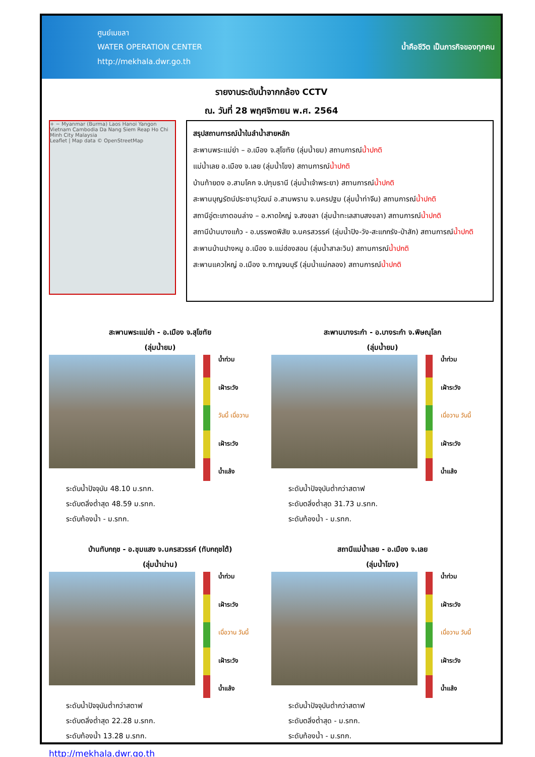ศูนย์เมขลา
WATER OPERATION CENTER
http://mekhala.dwr.go.th
น้ำคือชีวิต เป็นภารกิจของทุกคน
รายงานระดับน้ำจากกล้อง CCTV
ณ. วันที่ 28 พฤศจิกายน พ.ศ. 2564
+ − Myanmar (Burma) Laos Hanoi Yangon Vietnam Cambodia Da Nang Siem Reap Ho Chi Minh City Malaysia
Leaflet | Map data © OpenStreetMap
สรุปสถานการณ์น้ำในลำน้ำสายหลัก
สะพานพระแม่ย่า – อ.เมือง จ.สุโขทัย (ลุ่มน้ำยม) สถานการณ์น้ำปกติ
แม่น้ำเลย อ.เมือง จ.เลย (ลุ่มน้ำโขง) สถานการณ์น้ำปกติ
บ้านท้ายดง อ.สามโคก จ.ปทุมธานี (ลุ่มน้ำเจ้าพระยา) สถานการณ์น้ำปกติ
สะพานบุญรัตน์ประชานุวัฒน์ อ.สามพราน จ.นครปฐม (ลุ่มน้ำท่าจีน) สถานการณ์น้ำปกติ
สถานีอู่ตะเภาตอนล่าง – อ.หาดใหญ่ จ.สงขลา (ลุ่มน้ำทะเลสาบสงขลา) สถานการณ์น้ำปกติ
สถานีบ้านบางแก้ว - อ.บรรพตพิสัย จ.นครสวรรค์ (ลุ่มน้ำปิง-วัง-สะแกกรัง-ป่าสัก) สถานการณ์น้ำปกติ
สะพานบ้านปางหมู อ.เมือง จ.แม่ฮ่องสอน (ลุ่มน้ำสาละวิน) สถานการณ์น้ำปกติ
สะพานแควใหญ่ อ.เมือง จ.กาญจนบุรี (ลุ่มน้ำแม่กลอง) สถานการณ์น้ำปกติ
สะพานพระแม่ย่า - อ.เมือง จ.สุโขทัย
(ลุ่มน้ำยม)
น้ำท่วม
เฝ้าระวัง
วันนี้ เมื่อวาน
เฝ้าระวัง
น้ำแล้ง
ระดับน้ำปัจจุบัน 48.10 ม.รทก.
ระดับตลิ่งต่ำสุด 48.59 ม.รทก.
ระดับท้องน้ำ - ม.รทก.
สะพานบางระกำ - อ.บางระกำ จ.พิษณุโลก
(ลุ่มน้ำยม)
น้ำท่วม
เฝ้าระวัง
เมื่อวาน วันนี้
เฝ้าระวัง
น้ำแล้ง
ระดับน้ำปัจจุบันต่ำกว่าสตาฟ
ระดับตลิ่งต่ำสุด 31.73 ม.รทก.
ระดับท้องน้ำ - ม.รทก.
บ้านทับกฤช - อ.ชุมแสง จ.นครสวรรค์ (ทับกฤชใต้)
(ลุ่มน้ำน่าน)
น้ำท่วม
เฝ้าระวัง
เมื่อวาน วันนี้
เฝ้าระวัง
น้ำแล้ง
ระดับน้ำปัจจุบันต่ำกว่าสตาฟ
ระดับตลิ่งต่ำสุด 22.28 ม.รทก.
ระดับท้องน้ำ 13.28 ม.รทก.
สถานีแม่น้ำเลย - อ.เมือง จ.เลย
(ลุ่มน้ำโขง)
น้ำท่วม
เฝ้าระวัง
เมื่อวาน วันนี้
เฝ้าระวัง
น้ำแล้ง
ระดับน้ำปัจจุบันต่ำกว่าสตาฟ
ระดับตลิ่งต่ำสุด - ม.รทก.
ระดับท้องน้ำ - ม.รทก.
http://mekhala.dwr.go.th